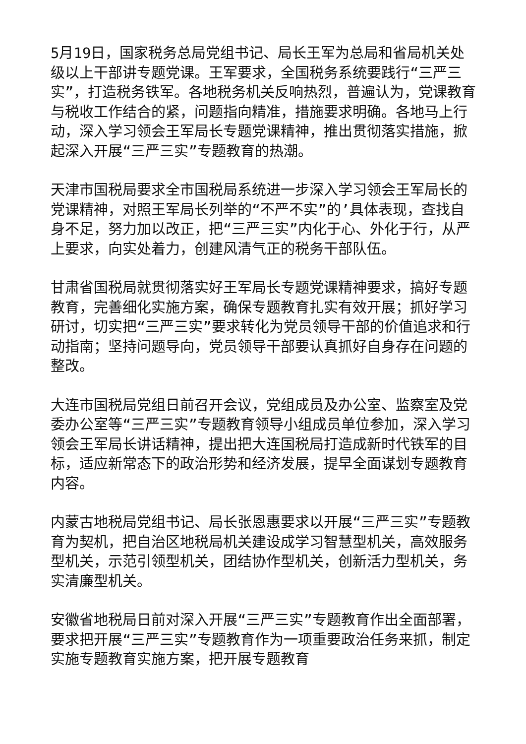5月19日，国家税务总局党组书记、局长王军为总局和省局机关处级以上干部讲专题党课。王军要求，全国税务系统要践行“三严三实”，打造税务铁军。各地税务机关反响热烈，普遍认为，党课教育与税收工作结合的紧，问题指向精准，措施要求明确。各地马上行动，深入学习领会王军局长专题党课精神，推出贯彻落实措施，掀起深入开展“三严三实”专题教育的热潮。
天津市国税局要求全市国税局系统进一步深入学习领会王军局长的党课精神，对照王军局长列举的“不严不实”的’具体表现，查找自身不足，努力加以改正，把“三严三实”内化于心、外化于行，从严上要求，向实处着力，创建风清气正的税务干部队伍。
甘肃省国税局就贯彻落实好王军局长专题党课精神要求，搞好专题教育，完善细化实施方案，确保专题教育扎实有效开展；抓好学习研讨，切实把“三严三实”要求转化为党员领导干部的价值追求和行动指南；坚持问题导向，党员领导干部要认真抓好自身存在问题的整改。
大连市国税局党组日前召开会议，党组成员及办公室、监察室及党委办公室等“三严三实”专题教育领导小组成员单位参加，深入学习领会王军局长讲话精神，提出把大连国税局打造成新时代铁军的目标，适应新常态下的政治形势和经济发展，提早全面谋划专题教育内容。
内蒙古地税局党组书记、局长张恩惠要求以开展“三严三实”专题教育为契机，把自治区地税局机关建设成学习智慧型机关，高效服务型机关，示范引领型机关，团结协作型机关，创新活力型机关，务实清廉型机关。
安徽省地税局日前对深入开展“三严三实”专题教育作出全面部署，要求把开展“三严三实”专题教育作为一项重要政治任务来抓，制定实施专题教育实施方案，把开展专题教育